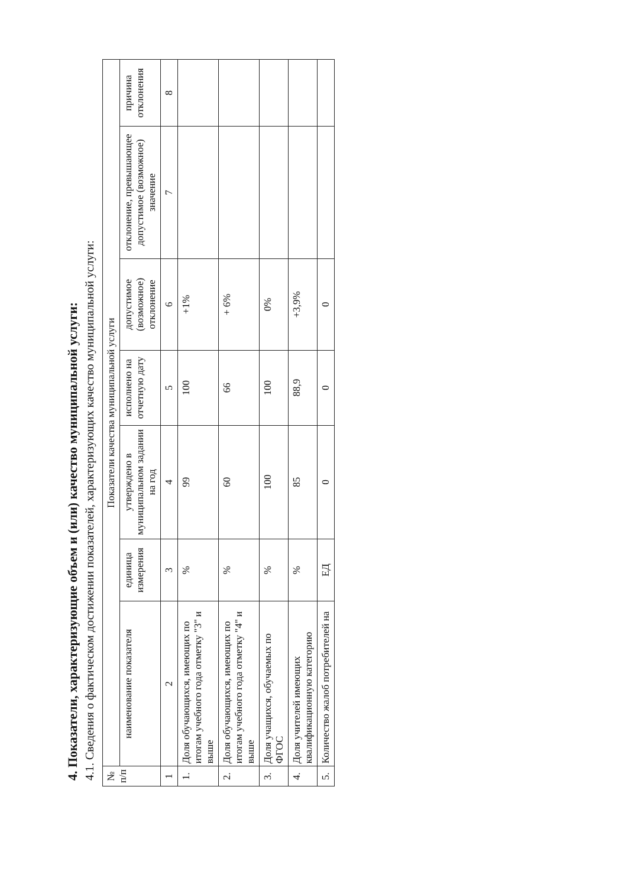4. Показатели, характеризующие объем и (или) качество муниципальной услуги:
4.1. Сведения о фактическом достижении показателей, характеризующих качество муниципальной услуги:
| № п/п | Показатели качества муниципальной услуги | | | | | | |
| --- | --- | --- | --- | --- | --- | --- | --- |
| | наименование показателя | единица измерения | утверждено в муниципальном задании на год | исполнено на отчетную дату | допустимое (возможное) отклонение | отклонение, превышающее допустимое (возможное) значение | причина отклонения |
| 1 | 2 | 3 | 4 | 5 | 6 | 7 | 8 |
| 1. | Доля обучающихся, имеющих по итогам учебного года отметку "3" и выше | % | 99 | 100 | +1% | | |
| 2. | Доля обучающихся, имеющих по итогам учебного года отметку "4" и выше | % | 60 | 66 | + 6% | | |
| 3. | Доля учащихся, обучаемых по ФГОС | % | 100 | 100 | 0% | | |
| 4. | Доля учителей имеющих квалификационную категорию | % | 85 | 88,9 | +3,9% | | |
| 5. | Количество жалоб потребителей на | ЕД | 0 | 0 | 0 | | |